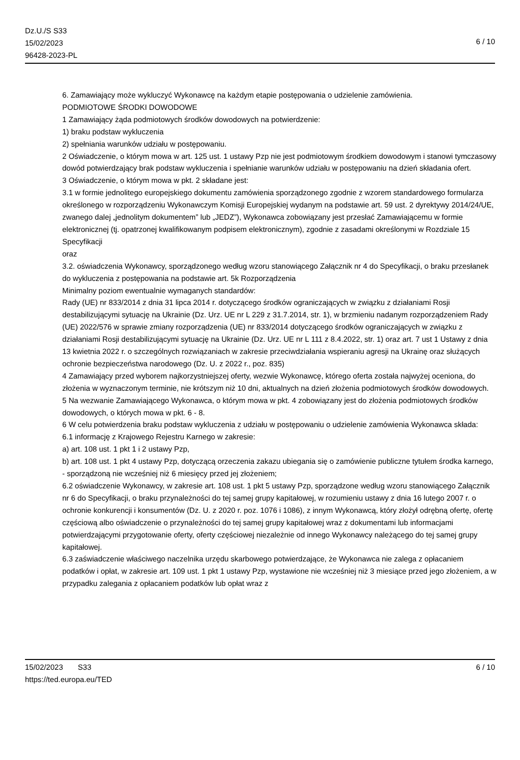Dz.U./S S33
15/02/2023
96428-2023-PL
6 / 10
6. Zamawiający może wykluczyć Wykonawcę na każdym etapie postępowania o udzielenie zamówienia.
PODMIOTOWE ŚRODKI DOWODOWE
1 Zamawiający żąda podmiotowych środków dowodowych na potwierdzenie:
1) braku podstaw wykluczenia
2) spełniania warunków udziału w postępowaniu.
2 Oświadczenie, o którym mowa w art. 125 ust. 1 ustawy Pzp nie jest podmiotowym środkiem dowodowym i stanowi tymczasowy dowód potwierdzający brak podstaw wykluczenia i spełnianie warunków udziału w postępowaniu na dzień składania ofert.
3 Oświadczenie, o którym mowa w pkt. 2 składane jest:
3.1 w formie jednolitego europejskiego dokumentu zamówienia sporządzonego zgodnie z wzorem standardowego formularza określonego w rozporządzeniu Wykonawczym Komisji Europejskiej wydanym na podstawie art. 59 ust. 2 dyrektywy 2014/24/UE, zwanego dalej „jednolitym dokumentem” lub „JEDZ”), Wykonawca zobowiązany jest przesłać Zamawiającemu w formie elektronicznej (tj. opatrzonej kwalifikowanym podpisem elektronicznym), zgodnie z zasadami określonymi w Rozdziale 15 Specyfikacji
oraz
3.2. oświadczenia Wykonawcy, sporządzonego według wzoru stanowiącego Załącznik nr 4 do Specyfikacji, o braku przesłanek do wykluczenia z postępowania na podstawie art. 5k Rozporządzenia
Minimalny poziom ewentualnie wymaganych standardów:
Rady (UE) nr 833/2014 z dnia 31 lipca 2014 r. dotyczącego środków ograniczających w związku z działaniami Rosji destabilizującymi sytuację na Ukrainie (Dz. Urz. UE nr L 229 z 31.7.2014, str. 1), w brzmieniu nadanym rozporządzeniem Rady (UE) 2022/576 w sprawie zmiany rozporządzenia (UE) nr 833/2014 dotyczącego środków ograniczających w związku z działaniami Rosji destabilizującymi sytuację na Ukrainie (Dz. Urz. UE nr L 111 z 8.4.2022, str. 1) oraz art. 7 ust 1 Ustawy z dnia 13 kwietnia 2022 r. o szczególnych rozwiązaniach w zakresie przeciwdziałania wspieraniu agresji na Ukrainę oraz służących ochronie bezpieczeństwa narodowego (Dz. U. z 2022 r., poz. 835)
4 Zamawiający przed wyborem najkorzystniejszej oferty, wezwie Wykonawcę, którego oferta została najwyżej oceniona, do złożenia w wyznaczonym terminie, nie krótszym niż 10 dni, aktualnych na dzień złożenia podmiotowych środków dowodowych.
5 Na wezwanie Zamawiającego Wykonawca, o którym mowa w pkt. 4 zobowiązany jest do złożenia podmiotowych środków dowodowych, o których mowa w pkt. 6 - 8.
6 W celu potwierdzenia braku podstaw wykluczenia z udziału w postępowaniu o udzielenie zamówienia Wykonawca składa:
6.1 informację z Krajowego Rejestru Karnego w zakresie:
a) art. 108 ust. 1 pkt 1 i 2 ustawy Pzp,
b) art. 108 ust. 1 pkt 4 ustawy Pzp, dotyczącą orzeczenia zakazu ubiegania się o zamówienie publiczne tytułem środka karnego,
- sporządzoną nie wcześniej niż 6 miesięcy przed jej złożeniem;
6.2 oświadczenie Wykonawcy, w zakresie art. 108 ust. 1 pkt 5 ustawy Pzp, sporządzone według wzoru stanowiącego Załącznik nr 6 do Specyfikacji, o braku przynależności do tej samej grupy kapitałowej, w rozumieniu ustawy z dnia 16 lutego 2007 r. o ochronie konkurencji i konsumentów (Dz. U. z 2020 r. poz. 1076 i 1086), z innym Wykonawcą, który złożył odrębną ofertę, ofertę częściową albo oświadczenie o przynależności do tej samej grupy kapitałowej wraz z dokumentami lub informacjami potwierdzającymi przygotowanie oferty, oferty częściowej niezależnie od innego Wykonawcy należącego do tej samej grupy kapitałowej.
6.3 zaświadczenie właściwego naczelnika urzędu skarbowego potwierdzające, że Wykonawca nie zalega z opłacaniem podatków i opłat, w zakresie art. 109 ust. 1 pkt 1 ustawy Pzp, wystawione nie wcześniej niż 3 miesiące przed jego złożeniem, a w przypadku zalegania z opłacaniem podatków lub opłat wraz z
15/02/2023 S33
https://ted.europa.eu/TED
6 / 10